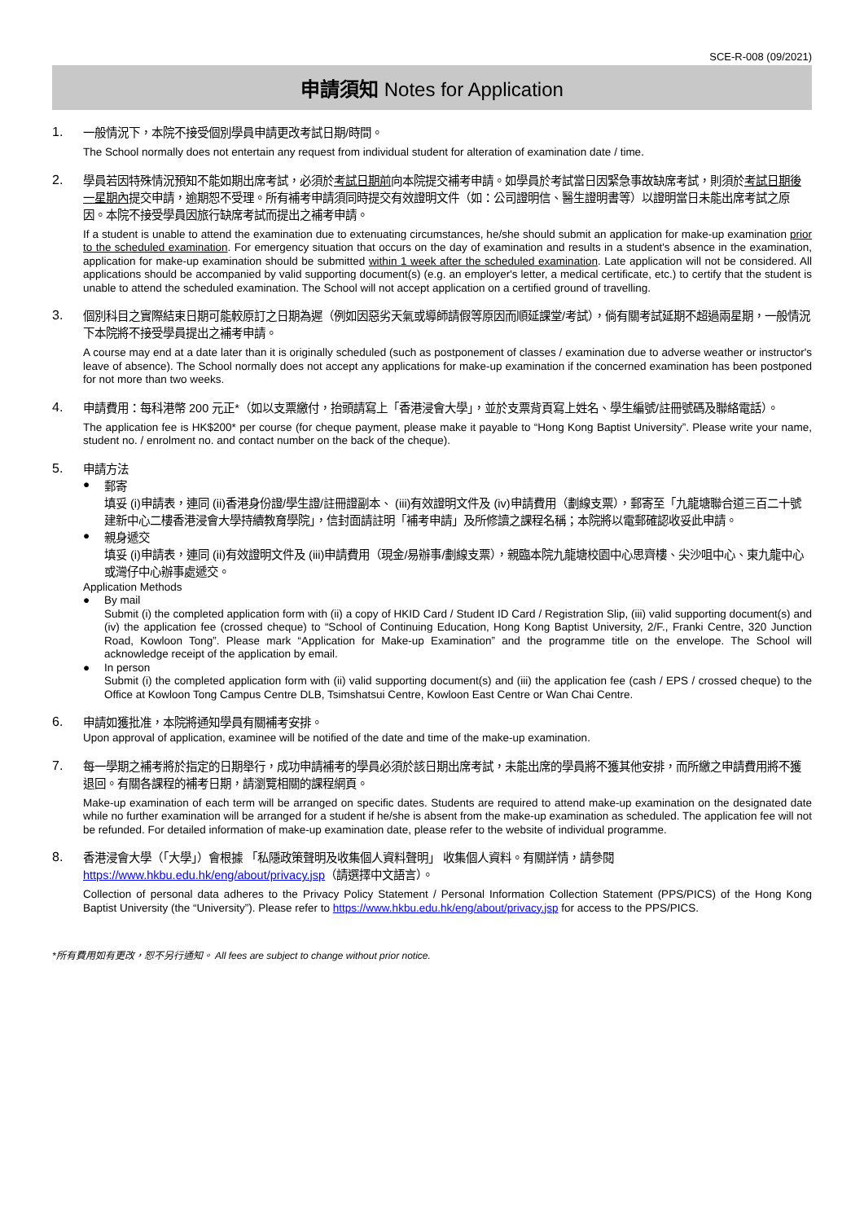SCE-R-008 (09/2021)
申請須知 Notes for Application
1.
一般情況下，本院不接受個別學員申請更改考試日期/時間。
The School normally does not entertain any request from individual student for alteration of examination date / time.
2.
學員若因特殊情況預知不能如期出席考試，必須於考試日期前向本院提交補考申請。如學員於考試當日因緊急事故缺席考試，則須於考試日期後一星期內提交申請，逾期恕不受理。所有補考申請須同時提交有效證明文件（如：公司證明信、醫生證明書等）以證明當日未能出席考試之原因。本院不接受學員因旅行缺席考試而提出之補考申請。
If a student is unable to attend the examination due to extenuating circumstances, he/she should submit an application for make-up examination prior to the scheduled examination. For emergency situation that occurs on the day of examination and results in a student's absence in the examination, application for make-up examination should be submitted within 1 week after the scheduled examination. Late application will not be considered. All applications should be accompanied by valid supporting document(s) (e.g. an employer's letter, a medical certificate, etc.) to certify that the student is unable to attend the scheduled examination. The School will not accept application on a certified ground of travelling.
3.
個別科目之實際結束日期可能較原訂之日期為遲（例如因惡劣天氣或導師請假等原因而順延課堂/考試），倘有關考試延期不超過兩星期，一般情況下本院將不接受學員提出之補考申請。
A course may end at a date later than it is originally scheduled (such as postponement of classes / examination due to adverse weather or instructor's leave of absence). The School normally does not accept any applications for make-up examination if the concerned examination has been postponed for not more than two weeks.
4.
申請費用：每科港幣 200 元正*（如以支票繳付，抬頭請寫上「香港浸會大學」，並於支票背頁寫上姓名、學生編號/註冊號碼及聯絡電話）。
The application fee is HK$200* per course (for cheque payment, please make it payable to “Hong Kong Baptist University”. Please write your name, student no. / enrolment no. and contact number on the back of the cheque).
5.
申請方法
●
郵寄
填妥 (i)申請表，連同 (ii)香港身份證/學生證/註冊證副本、 (iii)有效證明文件及 (iv)申請費用（劃線支票），郵寄至「九龍塘聯合道三百二十號建新中心二樓香港浸會大學持續教育學院」，信封面請註明「補考申請」及所修讀之課程名稱；本院將以電郵確認收妥此申請。
●
親身遞交
填妥 (i)申請表，連同 (ii)有效證明文件及 (iii)申請費用（現金/易辦事/劃線支票），親臨本院九龍塘校園中心思齊樓、尖沙咀中心、東九龍中心或灣仔中心辦事處遞交。
Application Methods
●
By mail
Submit (i) the completed application form with (ii) a copy of HKID Card / Student ID Card / Registration Slip, (iii) valid supporting document(s) and (iv) the application fee (crossed cheque) to “School of Continuing Education, Hong Kong Baptist University, 2/F., Franki Centre, 320 Junction Road, Kowloon Tong”. Please mark “Application for Make-up Examination” and the programme title on the envelope. The School will acknowledge receipt of the application by email.
●
In person
Submit (i) the completed application form with (ii) valid supporting document(s) and (iii) the application fee (cash / EPS / crossed cheque) to the Office at Kowloon Tong Campus Centre DLB, Tsimshatsui Centre, Kowloon East Centre or Wan Chai Centre.
6.
申請如獲批准，本院將通知學員有關補考安排。
Upon approval of application, examinee will be notified of the date and time of the make-up examination.
7.
每一學期之補考將於指定的日期舉行，成功申請補考的學員必須於該日期出席考試，未能出席的學員將不獲其他安排，而所繳之申請費用將不獲退回。有關各課程的補考日期，請瀏覽相關的課程網頁。
Make-up examination of each term will be arranged on specific dates. Students are required to attend make-up examination on the designated date while no further examination will be arranged for a student if he/she is absent from the make-up examination as scheduled. The application fee will not be refunded. For detailed information of make-up examination date, please refer to the website of individual programme.
8.
香港浸會大學（「大學」）會根據 「私隱政策聲明及收集個人資料聲明」 收集個人資料。有關詳情，請參閱 https://www.hkbu.edu.hk/eng/about/privacy.jsp（請選擇中文語言）。
Collection of personal data adheres to the Privacy Policy Statement / Personal Information Collection Statement (PPS/PICS) of the Hong Kong Baptist University (the “University”). Please refer to https://www.hkbu.edu.hk/eng/about/privacy.jsp for access to the PPS/PICS.
*所有費用如有更改，恕不另行通知。 All fees are subject to change without prior notice.